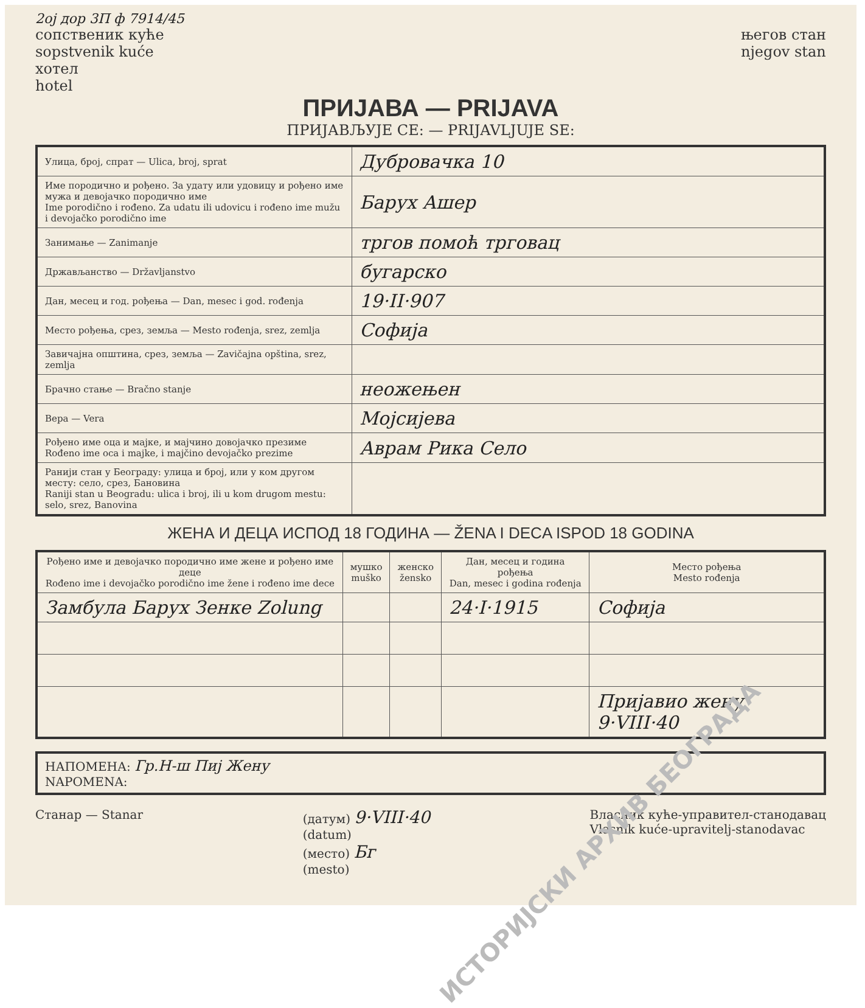2ој дор 3П ф 7914/45
сопственик куће
sopstvenik kuće
хотел
hotel
његов стан
njegov stan
ПРИЈАВА — PRIJAVA
ПРИЈАВЉУЈЕ СЕ: — PRIJAVLJUJE SE:
| Улица, број, спрат — Ulica, broj, sprat | Дубровачка 10 |
| Име породично и рођено. За удату или удовицу и рођено име мужа и девојачко породично име Ime porodično i rođeno. Za udatu ili udovicu i rođeno ime mužu i devojačko porodično ime | Барух Ашер |
| Занимање — Zanimanje | тргов помоћ трговац |
| Држављанство — Državljanstvo | бугарско |
| Дан, месец и год. рођења — Dan, mesec i god. rođenja | 19·II·907 |
| Место рођења, срез, земља — Mesto rođenja, srez, zemlja | Софија |
| Завичајна општина, срез, земља — Zavičajna opština, srez, zemlja | |
| Брачно стање — Bračno stanje | неожењен |
| Вера — Vera | Мојсијева |
| Рођено име оца и мајке, и мајчино довојачко презиме Rođeno ime oca i majke, i majčino devojačko prezime | Аврам Рика Село |
| Ранији стан у Београду: улица и број, или у ком другом месту: село, срез, Бановина Raniji stan u Beogradu: ulica i broj, ili u kom drugom mestu: selo, srez, Banovina | |
ЖЕНА И ДЕЦА ИСПОД 18 ГОДИНА — ŽENA I DECA ISPOD 18 GODINA
| Рођено име и девојачко породично име жене и рођено име деце Rođeno ime i devojačko porodično ime žene i rođeno ime dece | мушко muško | женско žensko | Дан, месец и година рођења Dan, mesec i godina rođenja | Место рођења Mesto rođenja |
| --- | --- | --- | --- | --- |
| Замбула Барух Зенке Zolung | | | 24·I·1915 | Софија |
| | | | | Пријавио жену 9·VIII·40 |
| НАПОМЕНА: Гр.Н-ш Пиј Жену NAPOMENA: |
Станар — Stanar (датум) 9·VIII·40
(datum)
(место) Бг
(mesto)
Власник куће-управител-станодавац
Vlasnik kuće-upravitelj-stanodavac
ИСТОРИЈСКИ АРХИВ БЕОГРАДА